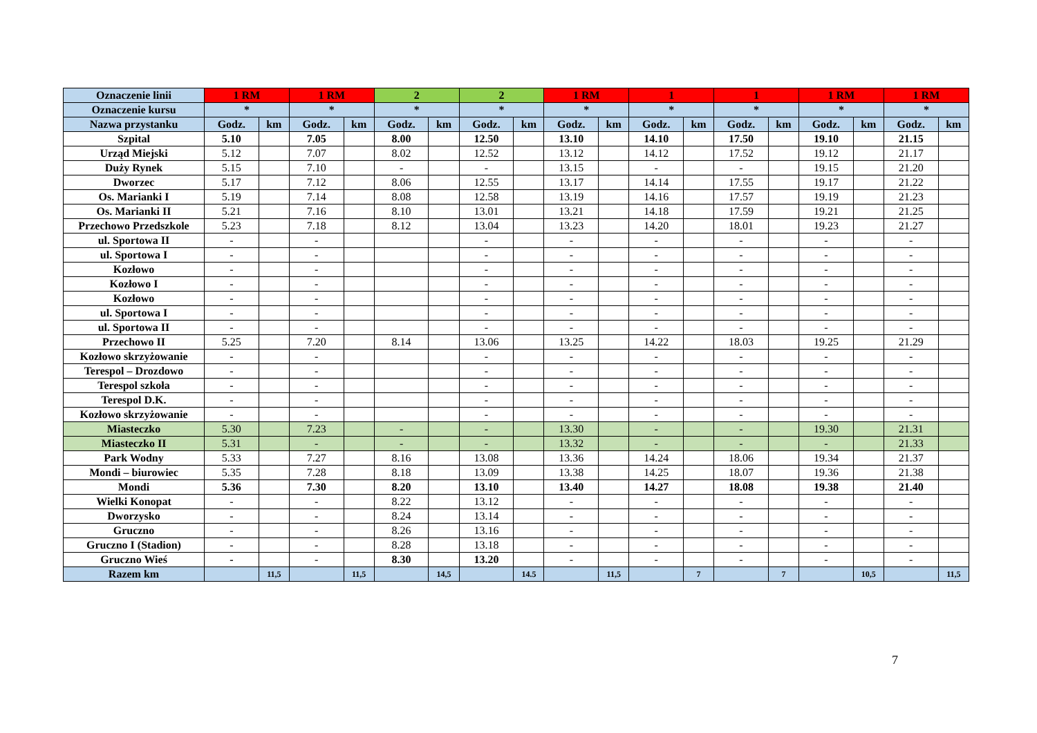| Oznaczenie linii | 1 RM | | 1 RM | | 2 | | 2 | | 1 RM | | 1 | | 1 | | 1 RM | | 1 RM | |
| --- | --- | --- | --- | --- | --- | --- | --- | --- | --- | --- | --- | --- | --- | --- | --- | --- | --- | --- |
| Oznaczenie kursu | * | | * | | * | | * | | * | | * | | * | | * | | * | |
| Nazwa przystanku | Godz. | km | Godz. | km | Godz. | km | Godz. | km | Godz. | km | Godz. | km | Godz. | km | Godz. | km | Godz. | km |
| Szpital | 5.10 | | 7.05 | | 8.00 | | 12.50 | | 13.10 | | 14.10 | | 17.50 | | 19.10 | | 21.15 | |
| Urząd Miejski | 5.12 | | 7.07 | | 8.02 | | 12.52 | | 13.12 | | 14.12 | | 17.52 | | 19.12 | | 21.17 | |
| Duży Rynek | 5.15 | | 7.10 | | - | | - | | 13.15 | | - | | - | | 19.15 | | 21.20 | |
| Dworzec | 5.17 | | 7.12 | | 8.06 | | 12.55 | | 13.17 | | 14.14 | | 17.55 | | 19.17 | | 21.22 | |
| Os. Marianki I | 5.19 | | 7.14 | | 8.08 | | 12.58 | | 13.19 | | 14.16 | | 17.57 | | 19.19 | | 21.23 | |
| Os. Marianki II | 5.21 | | 7.16 | | 8.10 | | 13.01 | | 13.21 | | 14.18 | | 17.59 | | 19.21 | | 21.25 | |
| Przechowo Przedszkole | 5.23 | | 7.18 | | 8.12 | | 13.04 | | 13.23 | | 14.20 | | 18.01 | | 19.23 | | 21.27 | |
| ul. Sportowa II | - | | - | | | | - | | - | | - | | - | | - | | - | |
| ul. Sportowa I | - | | - | | | | - | | - | | - | | - | | - | | - | |
| Kozłowo | - | | - | | | | - | | - | | - | | - | | - | | - | |
| Kozłowo I | - | | - | | | | - | | - | | - | | - | | - | | - | |
| Kozłowo | - | | - | | | | - | | - | | - | | - | | - | | - | |
| ul. Sportowa I | - | | - | | | | - | | - | | - | | - | | - | | - | |
| ul. Sportowa II | - | | - | | | | - | | - | | - | | - | | - | | - | |
| Przechowo II | 5.25 | | 7.20 | | 8.14 | | 13.06 | | 13.25 | | 14.22 | | 18.03 | | 19.25 | | 21.29 | |
| Kozłowo skrzyżowanie | - | | - | | | | - | | - | | - | | - | | - | | - | |
| Terespol – Drozdowo | - | | - | | | | - | | - | | - | | - | | - | | - | |
| Terespol szkoła | - | | - | | | | - | | - | | - | | - | | - | | - | |
| Terespol D.K. | - | | - | | | | - | | - | | - | | - | | - | | - | |
| Kozłowo skrzyżowanie | - | | - | | | | - | | - | | - | | - | | - | | - | |
| Miasteczko | 5.30 | | 7.23 | | - | | - | | 13.30 | | - | | - | | 19.30 | | 21.31 | |
| Miasteczko II | 5.31 | | - | | - | | - | | 13.32 | | - | | - | | - | | 21.33 | |
| Park Wodny | 5.33 | | 7.27 | | 8.16 | | 13.08 | | 13.36 | | 14.24 | | 18.06 | | 19.34 | | 21.37 | |
| Mondi – biurowiec | 5.35 | | 7.28 | | 8.18 | | 13.09 | | 13.38 | | 14.25 | | 18.07 | | 19.36 | | 21.38 | |
| Mondi | 5.36 | | 7.30 | | 8.20 | | 13.10 | | 13.40 | | 14.27 | | 18.08 | | 19.38 | | 21.40 | |
| Wielki Konopat | - | | - | | 8.22 | | 13.12 | | - | | - | | - | | - | | - | |
| Dworzysko | - | | - | | 8.24 | | 13.14 | | - | | - | | - | | - | | - | |
| Gruczno | - | | - | | 8.26 | | 13.16 | | - | | - | | - | | - | | - | |
| Gruczno I (Stadion) | - | | - | | 8.28 | | 13.18 | | - | | - | | - | | - | | - | |
| Gruczno Wieś | - | | - | | 8.30 | | 13.20 | | - | | - | | - | | - | | - | |
| Razem km | | 11,5 | | 11,5 | | 14,5 | | 14.5 | | 11,5 | | 7 | | 7 | | 10,5 | | 11,5 |
7